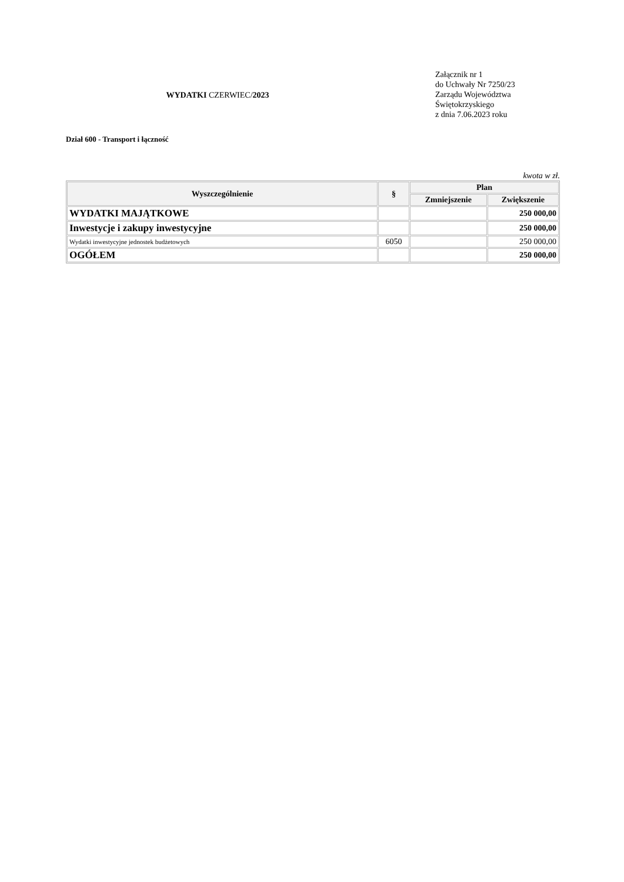WYDATKI CZERWIEC/2023
Załącznik nr 1
do Uchwały Nr 7250/23
Zarządu Województwa
Świętokrzyskiego
z dnia 7.06.2023 roku
Dział 600 - Transport i łączność
kwota w zł.
| Wyszczególnienie | § | Plan | |
| --- | --- | --- | --- |
| | | Zmniejszenie | Zwiększenie |
| WYDATKI MAJĄTKOWE | | | 250 000,00 |
| Inwestycje i zakupy inwestycyjne | | | 250 000,00 |
| Wydatki inwestycyjne jednostek budżetowych | 6050 | | 250 000,00 |
| OGÓŁEM | | | 250 000,00 |